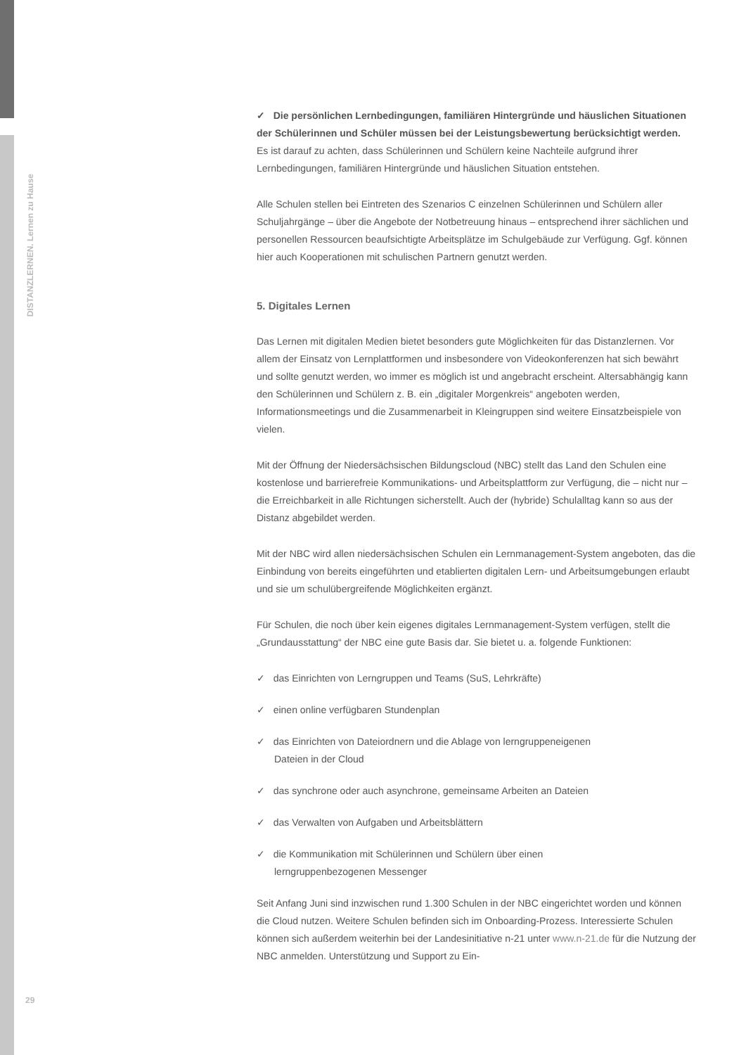DISTANZLERNEN. Lernen zu Hause
✓ Die persönlichen Lernbedingungen, familiären Hintergründe und häuslichen Situationen der Schülerinnen und Schüler müssen bei der Leistungsbewertung berücksichtigt werden.
Es ist darauf zu achten, dass Schülerinnen und Schülern keine Nachteile aufgrund ihrer Lernbedingungen, familiären Hintergründe und häuslichen Situation entstehen.
Alle Schulen stellen bei Eintreten des Szenarios C einzelnen Schülerinnen und Schülern aller Schuljahrgänge – über die Angebote der Notbetreuung hinaus – entsprechend ihrer sächlichen und personellen Ressourcen beaufsichtigte Arbeitsplätze im Schulgebäude zur Verfügung. Ggf. können hier auch Kooperationen mit schulischen Partnern genutzt werden.
5. Digitales Lernen
Das Lernen mit digitalen Medien bietet besonders gute Möglichkeiten für das Distanzlernen. Vor allem der Einsatz von Lernplattformen und insbesondere von Videokonferenzen hat sich bewährt und sollte genutzt werden, wo immer es möglich ist und angebracht erscheint. Altersabhängig kann den Schülerinnen und Schülern z. B. ein „digitaler Morgenkreis“ angeboten werden, Informationsmeetings und die Zusammenarbeit in Kleingruppen sind weitere Einsatzbeispiele von vielen.
Mit der Öffnung der Niedersächsischen Bildungscloud (NBC) stellt das Land den Schulen eine kostenlose und barrierefreie Kommunikations- und Arbeitsplattform zur Verfügung, die – nicht nur – die Erreichbarkeit in alle Richtungen sicherstellt. Auch der (hybride) Schulalltag kann so aus der Distanz abgebildet werden.
Mit der NBC wird allen niedersächsischen Schulen ein Lernmanagement-System angeboten, das die Einbindung von bereits eingeführten und etablierten digitalen Lern- und Arbeitsumgebungen erlaubt und sie um schulübergreifende Möglichkeiten ergänzt.
Für Schulen, die noch über kein eigenes digitales Lernmanagement-System verfügen, stellt die „Grundausstattung“ der NBC eine gute Basis dar. Sie bietet u. a. folgende Funktionen:
✓ das Einrichten von Lerngruppen und Teams (SuS, Lehrkräfte)
✓ einen online verfügbaren Stundenplan
✓ das Einrichten von Dateiordnern und die Ablage von lerngruppeneigenen
Dateien in der Cloud
✓ das synchrone oder auch asynchrone, gemeinsame Arbeiten an Dateien
✓ das Verwalten von Aufgaben und Arbeitsblättern
✓ die Kommunikation mit Schülerinnen und Schülern über einen
lerngruppenbezogenen Messenger
Seit Anfang Juni sind inzwischen rund 1.300 Schulen in der NBC eingerichtet worden und können die Cloud nutzen. Weitere Schulen befinden sich im Onboarding-Prozess. Interessierte Schulen können sich außerdem weiterhin bei der Landesinitiative n-21 unter www.n-21.de für die Nutzung der NBC anmelden. Unterstützung und Support zu Ein-
29